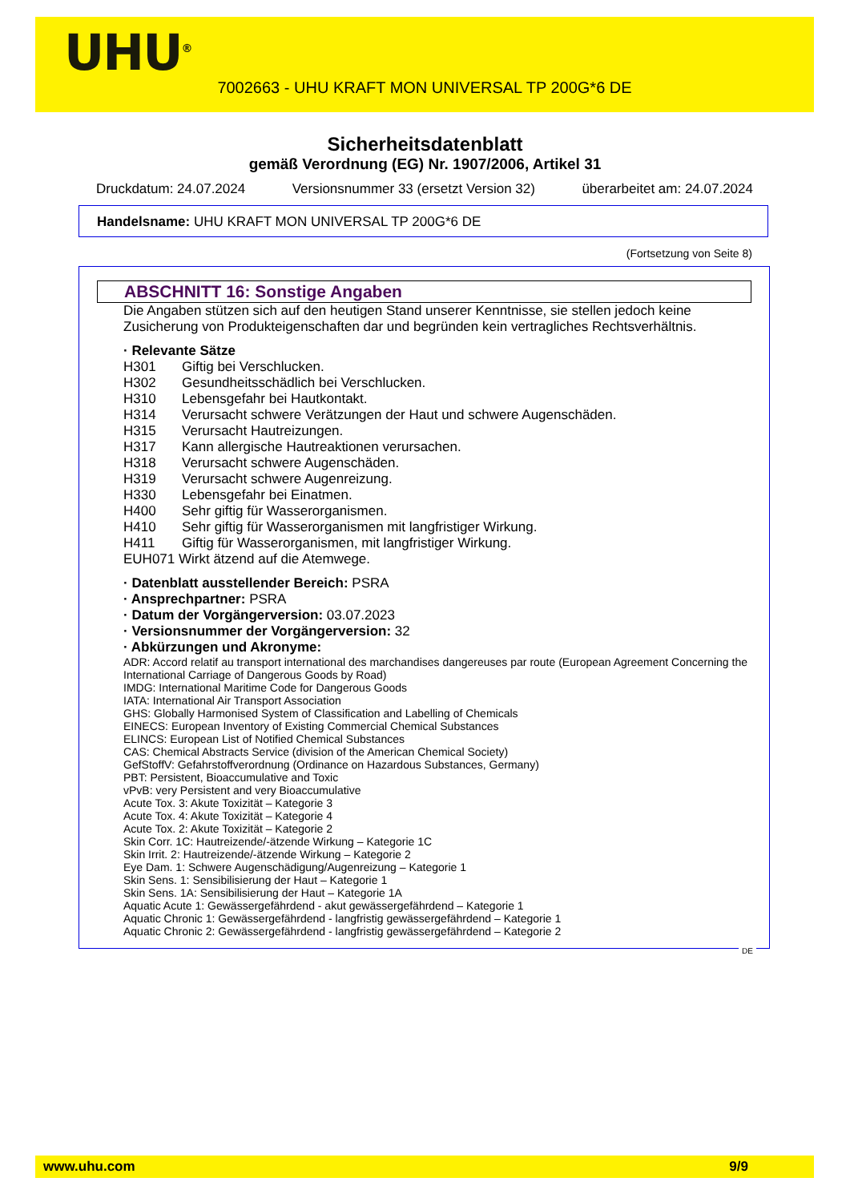UHU<sup>®</sup>
7002663 - UHU KRAFT MON UNIVERSAL TP 200G*6 DE
Sicherheitsdatenblatt
gemäß Verordnung (EG) Nr. 1907/2006, Artikel 31
Druckdatum: 24.07.2024 Versionsnummer 33 (ersetzt Version 32) überarbeitet am: 24.07.2024
Handelsname: UHU KRAFT MON UNIVERSAL TP 200G*6 DE
(Fortsetzung von Seite 8)
ABSCHNITT 16: Sonstige Angaben
Die Angaben stützen sich auf den heutigen Stand unserer Kenntnisse, sie stellen jedoch keine Zusicherung von Produkteigenschaften dar und begründen kein vertragliches Rechtsverhältnis.
· Relevante Sätze
H301 Giftig bei Verschlucken.
H302 Gesundheitsschädlich bei Verschlucken.
H310 Lebensgefahr bei Hautkontakt.
H314 Verursacht schwere Verätzungen der Haut und schwere Augenschäden.
H315 Verursacht Hautreizungen.
H317 Kann allergische Hautreaktionen verursachen.
H318 Verursacht schwere Augenschäden.
H319 Verursacht schwere Augenreizung.
H330 Lebensgefahr bei Einatmen.
H400 Sehr giftig für Wasserorganismen.
H410 Sehr giftig für Wasserorganismen mit langfristiger Wirkung.
H411 Giftig für Wasserorganismen, mit langfristiger Wirkung.
EUH071 Wirkt ätzend auf die Atemwege.
· Datenblatt ausstellender Bereich: PSRA
· Ansprechpartner: PSRA
· Datum der Vorgängerversion: 03.07.2023
· Versionsnummer der Vorgängerversion: 32
· Abkürzungen und Akronyme:
ADR: Accord relatif au transport international des marchandises dangereuses par route (European Agreement Concerning the International Carriage of Dangerous Goods by Road)
IMDG: International Maritime Code for Dangerous Goods
IATA: International Air Transport Association
GHS: Globally Harmonised System of Classification and Labelling of Chemicals
EINECS: European Inventory of Existing Commercial Chemical Substances
ELINCS: European List of Notified Chemical Substances
CAS: Chemical Abstracts Service (division of the American Chemical Society)
GefStoffV: Gefahrstoffverordnung (Ordinance on Hazardous Substances, Germany)
PBT: Persistent, Bioaccumulative and Toxic
vPvB: very Persistent and very Bioaccumulative
Acute Tox. 3: Akute Toxizität – Kategorie 3
Acute Tox. 4: Akute Toxizität – Kategorie 4
Acute Tox. 2: Akute Toxizität – Kategorie 2
Skin Corr. 1C: Hautreizende/-ätzende Wirkung – Kategorie 1C
Skin Irrit. 2: Hautreizende/-ätzende Wirkung – Kategorie 2
Eye Dam. 1: Schwere Augenschädigung/Augenreizung – Kategorie 1
Skin Sens. 1: Sensibilisierung der Haut – Kategorie 1
Skin Sens. 1A: Sensibilisierung der Haut – Kategorie 1A
Aquatic Acute 1: Gewässergefährdend - akut gewässergefährdend – Kategorie 1
Aquatic Chronic 1: Gewässergefährdend - langfristig gewässergefährdend – Kategorie 1
Aquatic Chronic 2: Gewässergefährdend - langfristig gewässergefährdend – Kategorie 2
DE
www.uhu.com 9/9